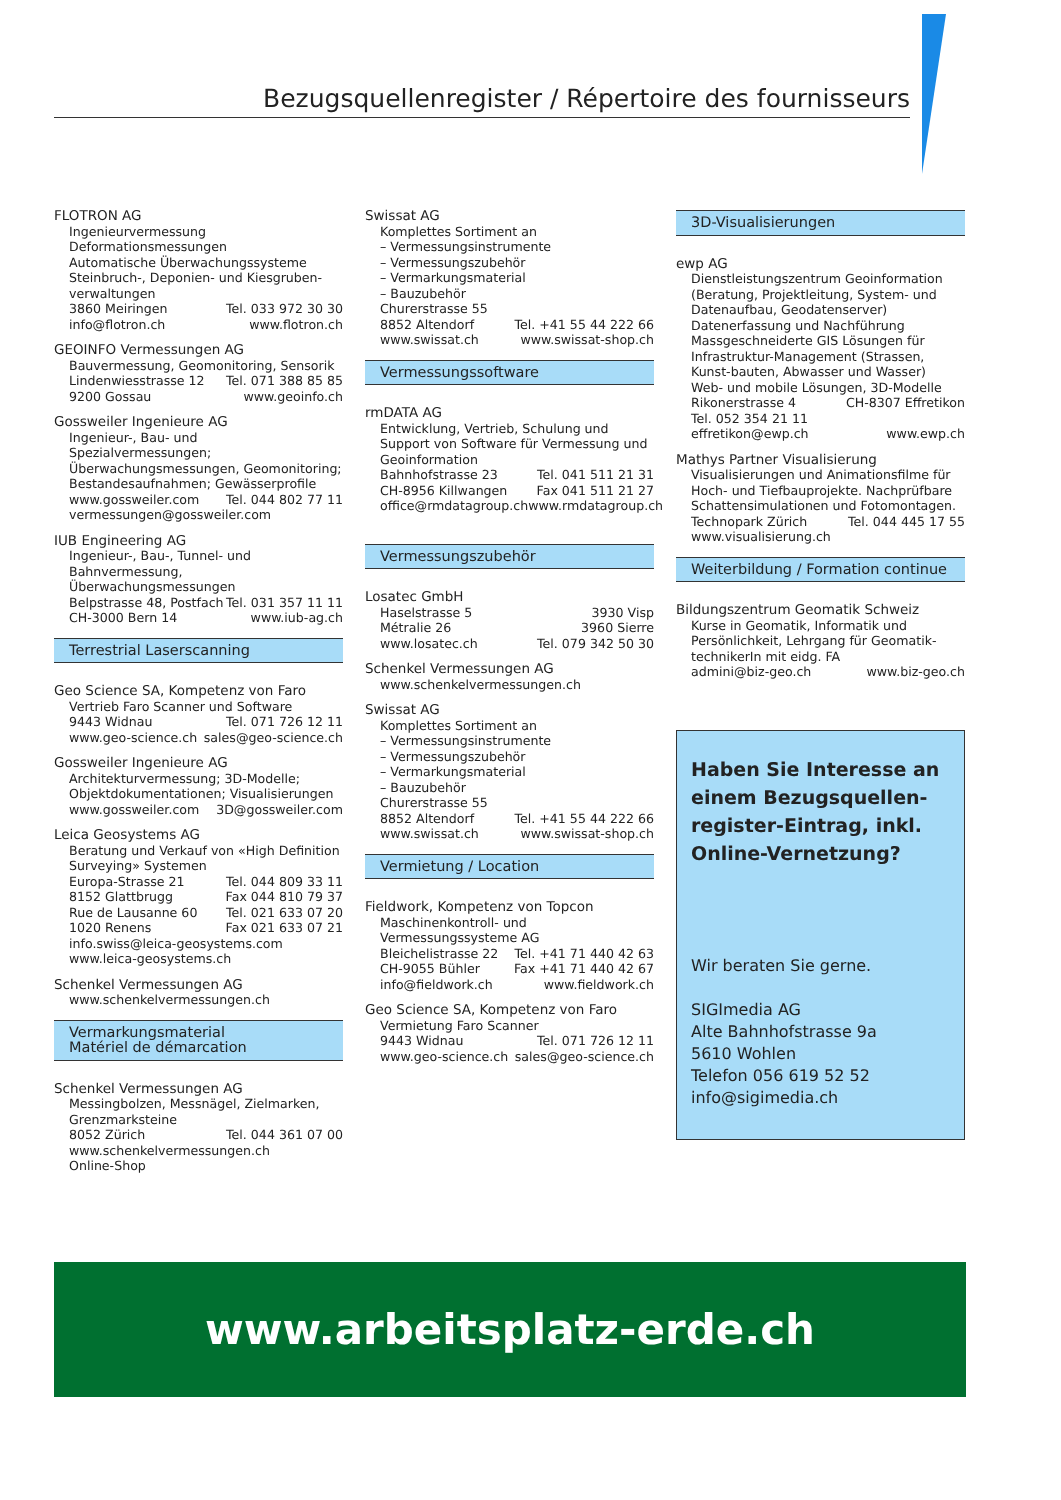Bezugsquellenregister / Répertoire des fournisseurs
FLOTRON AG
Ingenieurvermessung
Deformationsmessungen
Automatische Überwachungssysteme
Steinbruch-, Deponien- und Kiesgruben-verwaltungen
3860 Meiringen Tel. 033 972 30 30
info@flotron.ch www.flotron.ch
GEOINFO Vermessungen AG
Bauvermessung, Geomonitoring, Sensorik
Lindenwiesstrasse 12 Tel. 071 388 85 85
9200 Gossau www.geoinfo.ch
Gossweiler Ingenieure AG
Ingenieur-, Bau- und Spezialvermessungen; Überwachungsmessungen, Geomonitoring; Bestandesaufnahmen; Gewässerprofile
www.gossweiler.com Tel. 044 802 77 11
vermessungen@gossweiler.com
IUB Engineering AG
Ingenieur-, Bau-, Tunnel- und Bahnvermessung, Überwachungsmessungen
Belpstrasse 48, Postfach Tel. 031 357 11 11
CH-3000 Bern 14 www.iub-ag.ch
Terrestrial Laserscanning
Geo Science SA, Kompetenz von Faro
Vertrieb Faro Scanner und Software
9443 Widnau Tel. 071 726 12 11
www.geo-science.ch sales@geo-science.ch
Gossweiler Ingenieure AG
Architekturvermessung; 3D-Modelle; Objektdokumentationen; Visualisierungen
www.gossweiler.com 3D@gossweiler.com
Leica Geosystems AG
Beratung und Verkauf von «High Definition Surveying» Systemen
Europa-Strasse 21 Tel. 044 809 33 11
8152 Glattbrugg Fax 044 810 79 37
Rue de Lausanne 60 Tel. 021 633 07 20
1020 Renens Fax 021 633 07 21
info.swiss@leica-geosystems.com
www.leica-geosystems.ch
Schenkel Vermessungen AG
www.schenkelvermessungen.ch
Vermarkungsmaterial
Matériel de démarcation
Schenkel Vermessungen AG
Messingbolzen, Messnägel, Zielmarken, Grenzmarksteine
8052 Zürich Tel. 044 361 07 00
www.schenkelvermessungen.ch
Online-Shop
Swissat AG
Komplettes Sortiment an
– Vermessungsinstrumente
– Vermessungszubehör
– Vermarkungsmaterial
– Bauzubehör
Churerstrasse 55
8852 Altendorf Tel. +41 55 44 222 66
www.swissat.ch www.swissat-shop.ch
Vermessungssoftware
rmDATA AG
Entwicklung, Vertrieb, Schulung und Support von Software für Vermessung und Geoinformation
Bahnhofstrasse 23 Tel. 041 511 21 31
CH-8956 Killwangen Fax 041 511 21 27
office@rmdatagroup.ch www.rmdatagroup.ch
Vermessungszubehör
Losatec GmbH
Haselstrasse 5 3930 Visp
Métralie 26 3960 Sierre
www.losatec.ch Tel. 079 342 50 30
Schenkel Vermessungen AG
www.schenkelvermessungen.ch
Swissat AG
Komplettes Sortiment an
– Vermessungsinstrumente
– Vermessungszubehör
– Vermarkungsmaterial
– Bauzubehör
Churerstrasse 55
8852 Altendorf Tel. +41 55 44 222 66
www.swissat.ch www.swissat-shop.ch
Vermietung / Location
Fieldwork, Kompetenz von Topcon
Maschinenkontroll- und Vermessungssysteme AG
Bleichelistrasse 22 Tel. +41 71 440 42 63
CH-9055 Bühler Fax +41 71 440 42 67
info@fieldwork.ch www.fieldwork.ch
Geo Science SA, Kompetenz von Faro
Vermietung Faro Scanner
9443 Widnau Tel. 071 726 12 11
www.geo-science.ch sales@geo-science.ch
3D-Visualisierungen
ewp AG
Dienstleistungszentrum Geoinformation (Beratung, Projektleitung, System- und Datenaufbau, Geodatenserver)
Datenerfassung und Nachführung
Massgeschneiderte GIS Lösungen für Infrastruktur-Management (Strassen, Kunst-bauten, Abwasser und Wasser)
Web- und mobile Lösungen, 3D-Modelle
Rikonerstrasse 4 CH-8307 Effretikon
Tel. 052 354 21 11
effretikon@ewp.ch www.ewp.ch
Mathys Partner Visualisierung
Visualisierungen und Animationsfilme für Hoch- und Tiefbauprojekte. Nachprüfbare Schattensimulationen und Fotomontagen.
Technopark Zürich Tel. 044 445 17 55
www.visualisierung.ch
Weiterbildung / Formation continue
Bildungszentrum Geomatik Schweiz
Kurse in Geomatik, Informatik und Persönlichkeit, Lehrgang für Geomatik-technikerIn mit eidg. FA
admini@biz-geo.ch www.biz-geo.ch
Haben Sie Interesse an einem Bezugsquellen-register-Eintrag, inkl. Online-Vernetzung?
Wir beraten Sie gerne.
SIGImedia AG
Alte Bahnhofstrasse 9a
5610 Wohlen
Telefon 056 619 52 52
info@sigimedia.ch
www.arbeitsplatz-erde.ch